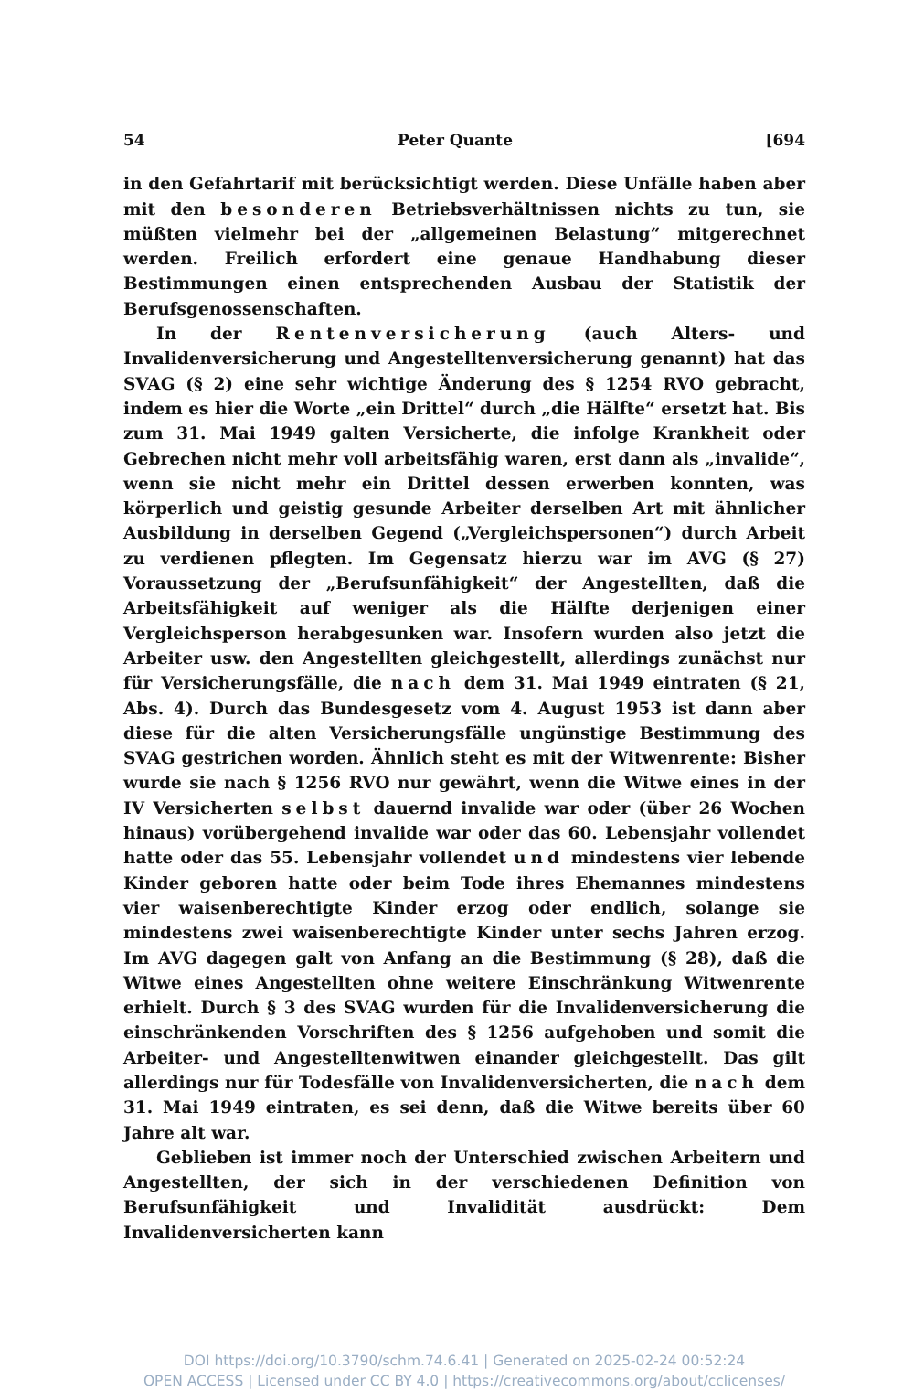54 Peter Quante [694
in den Gefahrtarif mit berücksichtigt werden. Diese Unfälle haben aber mit den besonderen Betriebsverhältnissen nichts zu tun, sie müßten vielmehr bei der „allgemeinen Belastung“ mitgerechnet werden. Freilich erfordert eine genaue Handhabung dieser Bestimmungen einen entsprechenden Ausbau der Statistik der Berufsgenossenschaften.
In der Rentenversicherung (auch Alters- und Invalidenversicherung und Angestelltenversicherung genannt) hat das SVAG (§ 2) eine sehr wichtige Änderung des § 1254 RVO gebracht, indem es hier die Worte „ein Drittel“ durch „die Hälfte“ ersetzt hat. Bis zum 31. Mai 1949 galten Versicherte, die infolge Krankheit oder Gebrechen nicht mehr voll arbeitsfähig waren, erst dann als „invalide“, wenn sie nicht mehr ein Drittel dessen erwerben konnten, was körperlich und geistig gesunde Arbeiter derselben Art mit ähnlicher Ausbildung in derselben Gegend („Vergleichspersonen“) durch Arbeit zu verdienen pflegten. Im Gegensatz hierzu war im AVG (§ 27) Voraussetzung der „Berufsunfähigkeit“ der Angestellten, daß die Arbeitsfähigkeit auf weniger als die Hälfte derjenigen einer Vergleichsperson herabgesunken war. Insofern wurden also jetzt die Arbeiter usw. den Angestellten gleichgestellt, allerdings zunächst nur für Versicherungsfälle, die nach dem 31. Mai 1949 eintraten (§ 21, Abs. 4). Durch das Bundesgesetz vom 4. August 1953 ist dann aber diese für die alten Versicherungsfälle ungünstige Bestimmung des SVAG gestrichen worden. Ähnlich steht es mit der Witwenrente: Bisher wurde sie nach § 1256 RVO nur gewährt, wenn die Witwe eines in der IV Versicherten selbst dauernd invalide war oder (über 26 Wochen hinaus) vorübergehend invalide war oder das 60. Lebensjahr vollendet hatte oder das 55. Lebensjahr vollendet und mindestens vier lebende Kinder geboren hatte oder beim Tode ihres Ehemannes mindestens vier waisenberechtigte Kinder erzog oder endlich, solange sie mindestens zwei waisenberechtigte Kinder unter sechs Jahren erzog. Im AVG dagegen galt von Anfang an die Bestimmung (§ 28), daß die Witwe eines Angestellten ohne weitere Einschränkung Witwenrente erhielt. Durch § 3 des SVAG wurden für die Invalidenversicherung die einschränkenden Vorschriften des § 1256 aufgehoben und somit die Arbeiter- und Angestelltenwitwen einander gleichgestellt. Das gilt allerdings nur für Todesfälle von Invalidenversicherten, die nach dem 31. Mai 1949 eintraten, es sei denn, daß die Witwe bereits über 60 Jahre alt war.
Geblieben ist immer noch der Unterschied zwischen Arbeitern und Angestellten, der sich in der verschiedenen Definition von Berufsunfähigkeit und Invalidität ausdrückt: Dem Invalidenversicherten kann
DOI https://doi.org/10.3790/schm.74.6.41 | Generated on 2025-02-24 00:52:24
OPEN ACCESS | Licensed under CC BY 4.0 | https://creativecommons.org/about/cclicenses/